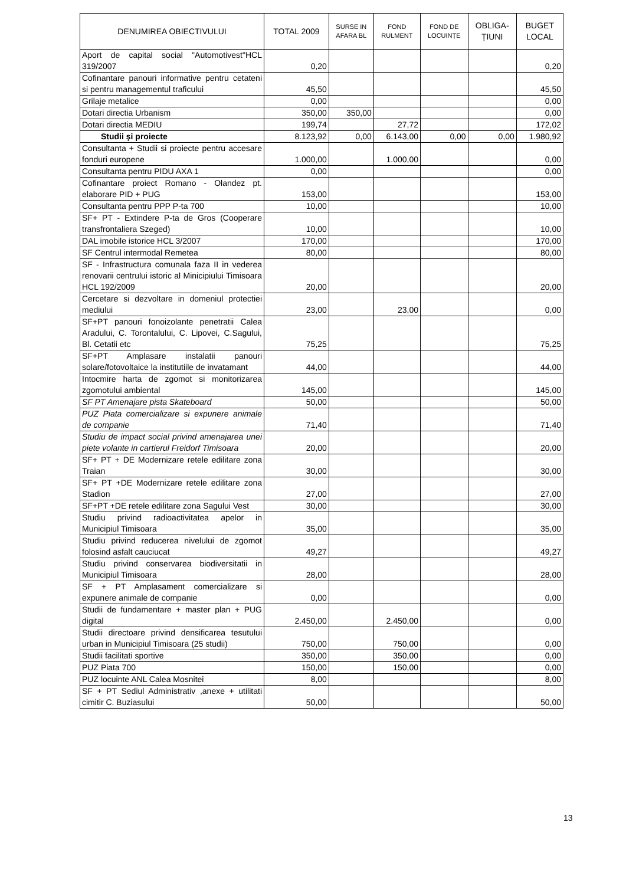| DENUMIREA OBIECTIVULUI | TOTAL 2009 | SURSE IN AFARA BL | FOND RULMENT | FOND DE LOCUINȚE | OBLIGA- ȚIUNI | BUGET LOCAL |
| --- | --- | --- | --- | --- | --- | --- |
| Aport de capital social "Automotivest"HCL 319/2007 | 0,20 | | | | | 0,20 |
| Cofinantare panouri informative pentru cetateni si pentru managementul traficului | 45,50 | | | | | 45,50 |
| Grilaje metalice | 0,00 | | | | | 0,00 |
| Dotari directia Urbanism | 350,00 | 350,00 | | | | 0,00 |
| Dotari directia MEDIU | 199,74 | | 27,72 | | | 172,02 |
| Studii şi proiecte | 8.123,92 | 0,00 | 6.143,00 | 0,00 | 0,00 | 1.980,92 |
| Consultanta + Studii si proiecte pentru accesare fonduri europene | 1.000,00 | | 1.000,00 | | | 0,00 |
| Consultanta pentru PIDU AXA 1 | 0,00 | | | | | 0,00 |
| Cofinantare proiect Romano - Olandez pt. elaborare PID + PUG | 153,00 | | | | | 153,00 |
| Consultanta pentru PPP P-ta 700 | 10,00 | | | | | 10,00 |
| SF+ PT - Extindere P-ta de Gros (Cooperare transfrontaliera Szeged) | 10,00 | | | | | 10,00 |
| DAL imobile istorice HCL 3/2007 | 170,00 | | | | | 170,00 |
| SF Centrul intermodal Remetea | 80,00 | | | | | 80,00 |
| SF - Infrastructura comunala faza II in vederea renovarii centrului istoric al Minicipiului Timisoara HCL 192/2009 | 20,00 | | | | | 20,00 |
| Cercetare si dezvoltare in domeniul protectiei mediului | 23,00 | | 23,00 | | | 0,00 |
| SF+PT panouri fonoizolante penetratii Calea Aradului, C. Torontalului, C. Lipovei, C.Sagului, Bl. Cetatii etc | 75,25 | | | | | 75,25 |
| SF+PT Amplasare instalatii panouri solare/fotovoltaice la institutiile de invatamant | 44,00 | | | | | 44,00 |
| Intocmire harta de zgomot si monitorizarea zgomotului ambiental | 145,00 | | | | | 145,00 |
| SF PT Amenajare pista Skateboard | 50,00 | | | | | 50,00 |
| PUZ Piata comercializare si expunere animale de companie | 71,40 | | | | | 71,40 |
| Studiu de impact social privind amenajarea unei piete volante in cartierul Freidorf Timisoara | 20,00 | | | | | 20,00 |
| SF+ PT + DE Modernizare retele edilitare zona Traian | 30,00 | | | | | 30,00 |
| SF+ PT +DE Modernizare retele edilitare zona Stadion | 27,00 | | | | | 27,00 |
| SF+PT +DE retele edilitare zona Sagului Vest | 30,00 | | | | | 30,00 |
| Studiu privind radioactivitatea apelor in Municipiul Timisoara | 35,00 | | | | | 35,00 |
| Studiu privind reducerea nivelului de zgomot folosind asfalt cauciucat | 49,27 | | | | | 49,27 |
| Studiu privind conservarea biodiversitatii in Municipiul Timisoara | 28,00 | | | | | 28,00 |
| SF + PT Amplasament comercializare si expunere animale de companie | 0,00 | | | | | 0,00 |
| Studii de fundamentare + master plan + PUG digital | 2.450,00 | | 2.450,00 | | | 0,00 |
| Studii directoare privind densificarea tesutului urban in Municipiul Timisoara (25 studii) | 750,00 | | 750,00 | | | 0,00 |
| Studii facilitati sportive | 350,00 | | 350,00 | | | 0,00 |
| PUZ Piata 700 | 150,00 | | 150,00 | | | 0,00 |
| PUZ locuinte ANL Calea Mosnitei | 8,00 | | | | | 8,00 |
| SF + PT Sediul Administrativ ,anexe + utilitati cimitir C. Buziasului | 50,00 | | | | | 50,00 |
13